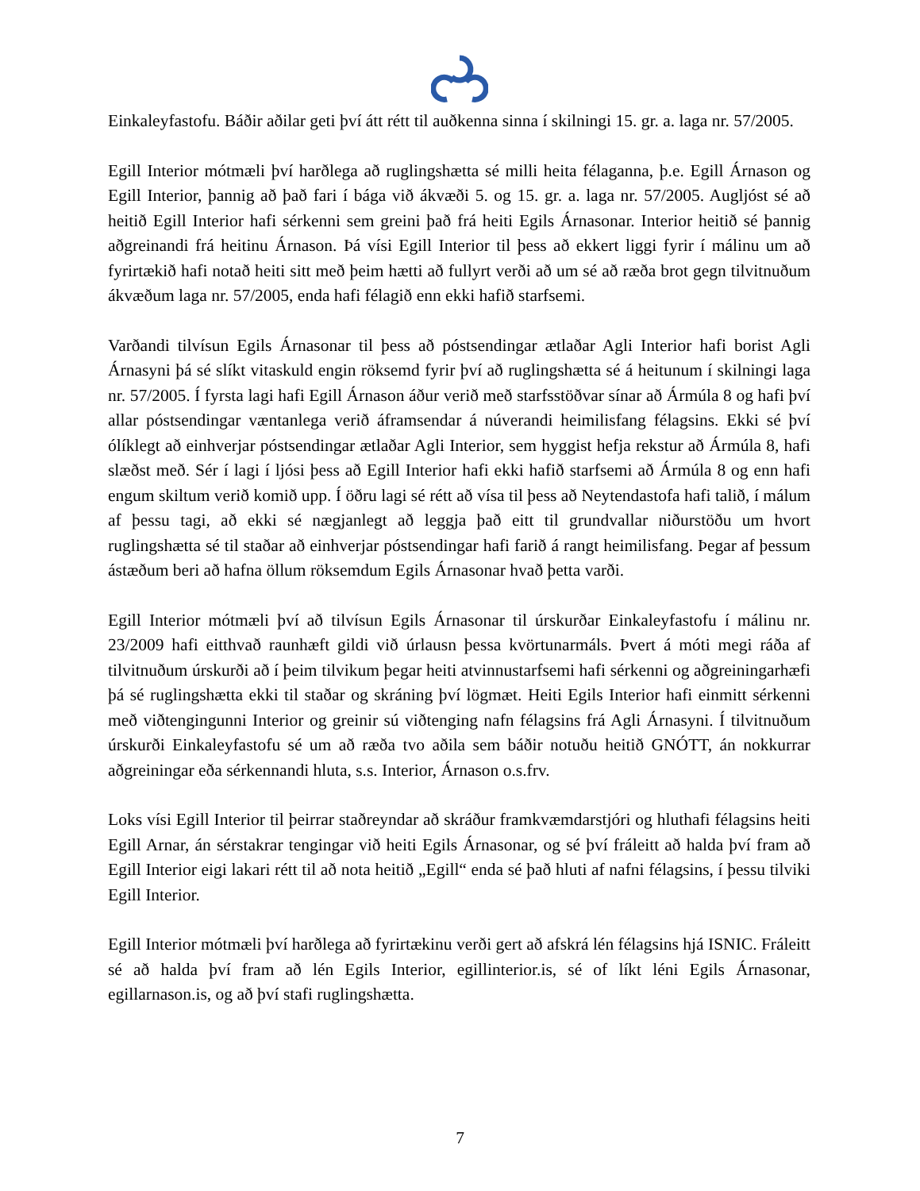Einkaleyfastofu. Báðir aðilar geti því átt rétt til auðkenna sinna í skilningi 15. gr. a. laga nr. 57/2005.
Egill Interior mótmæli því harðlega að ruglingshætta sé milli heita félaganna, þ.e. Egill Árnason og Egill Interior, þannig að það fari í bága við ákvæði 5. og 15. gr. a. laga nr. 57/2005. Augljóst sé að heitið Egill Interior hafi sérkenni sem greini það frá heiti Egils Árnasonar. Interior heitið sé þannig aðgreinandi frá heitinu Árnason. Þá vísi Egill Interior til þess að ekkert liggi fyrir í málinu um að fyrirtækið hafi notað heiti sitt með þeim hætti að fullyrt verði að um sé að ræða brot gegn tilvitnuðum ákvæðum laga nr. 57/2005, enda hafi félagið enn ekki hafið starfsemi.
Varðandi tilvísun Egils Árnasonar til þess að póstsendingar ætlaðar Agli Interior hafi borist Agli Árnasyni þá sé slíkt vitaskuld engin röksemd fyrir því að ruglingshætta sé á heitunum í skilningi laga nr. 57/2005. Í fyrsta lagi hafi Egill Árnason áður verið með starfsstöðvar sínar að Ármúla 8 og hafi því allar póstsendingar væntanlega verið áframsendar á núverandi heimilisfang félagsins. Ekki sé því ólíklegt að einhverjar póstsendingar ætlaðar Agli Interior, sem hyggist hefja rekstur að Ármúla 8, hafi slæðst með. Sér í lagi í ljósi þess að Egill Interior hafi ekki hafið starfsemi að Ármúla 8 og enn hafi engum skiltum verið komið upp. Í öðru lagi sé rétt að vísa til þess að Neytendastofa hafi talið, í málum af þessu tagi, að ekki sé nægjanlegt að leggja það eitt til grundvallar niðurstöðu um hvort ruglingshætta sé til staðar að einhverjar póstsendingar hafi farið á rangt heimilisfang. Þegar af þessum ástæðum beri að hafna öllum röksemdum Egils Árnasonar hvað þetta varði.
Egill Interior mótmæli því að tilvísun Egils Árnasonar til úrskurðar Einkaleyfastofu í málinu nr. 23/2009 hafi eitthvað raunhæft gildi við úrlausn þessa kvörtunarmáls. Þvert á móti megi ráða af tilvitnuðum úrskurði að í þeim tilvikum þegar heiti atvinnustarfsemi hafi sérkenni og aðgreiningarhæfi þá sé ruglingshætta ekki til staðar og skráning því lögmæt. Heiti Egils Interior hafi einmitt sérkenni með viðtengingunni Interior og greinir sú viðtenging nafn félagsins frá Agli Árnasyni. Í tilvitnuðum úrskurði Einkaleyfastofu sé um að ræða tvo aðila sem báðir notuðu heitið GNÓTT, án nokkurrar aðgreiningar eða sérkennandi hluta, s.s. Interior, Árnason o.s.frv.
Loks vísi Egill Interior til þeirrar staðreyndar að skráður framkvæmdarstjóri og hluthafi félagsins heiti Egill Arnar, án sérstakrar tengingar við heiti Egils Árnasonar, og sé því fráleitt að halda því fram að Egill Interior eigi lakari rétt til að nota heitið „Egill“ enda sé það hluti af nafni félagsins, í þessu tilviki Egill Interior.
Egill Interior mótmæli því harðlega að fyrirtækinu verði gert að afskrá lén félagsins hjá ISNIC. Fráleitt sé að halda því fram að lén Egils Interior, egillinterior.is, sé of líkt léni Egils Árnasonar, egillarnason.is, og að því stafi ruglingshætta.
7